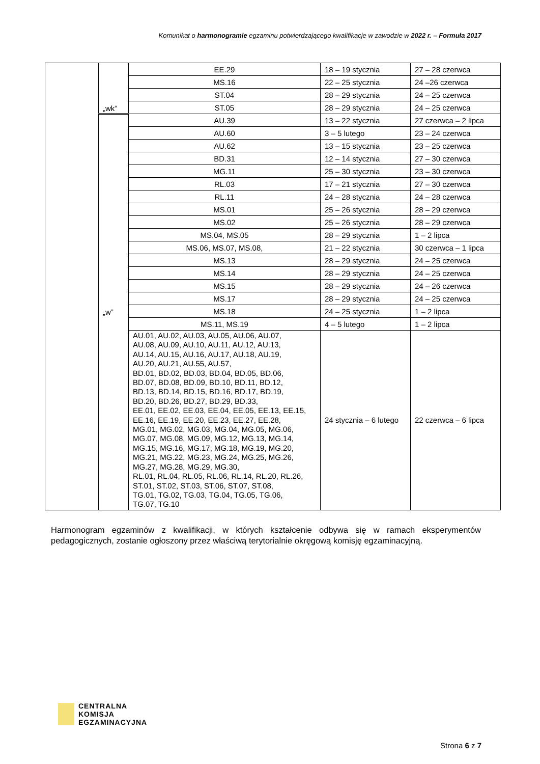Komunikat o harmonogramie egzaminu potwierdzającego kwalifikacje w zawodzie w 2022 r. – Formuła 2017
| | „wk” | EE.29 | 18 – 19 stycznia | 27 – 28 czerwca |
| | | MS.16 | 22 – 25 stycznia | 24 –26 czerwca |
| | | ST.04 | 28 – 29 stycznia | 24 – 25 czerwca |
| | | ST.05 | 28 – 29 stycznia | 24 – 25 czerwca |
| | „w” | AU.39 | 13 – 22 stycznia | 27 czerwca – 2 lipca |
| | | AU.60 | 3 – 5 lutego | 23 – 24 czerwca |
| | | AU.62 | 13 – 15 stycznia | 23 – 25 czerwca |
| | | BD.31 | 12 – 14 stycznia | 27 – 30 czerwca |
| | | MG.11 | 25 – 30 stycznia | 23 – 30 czerwca |
| | | RL.03 | 17 – 21 stycznia | 27 – 30 czerwca |
| | | RL.11 | 24 – 28 stycznia | 24 – 28 czerwca |
| | | MS.01 | 25 – 26 stycznia | 28 – 29 czerwca |
| | | MS.02 | 25 – 26 stycznia | 28 – 29 czerwca |
| | | MS.04, MS.05 | 28 – 29 stycznia | 1 – 2 lipca |
| | | MS.06, MS.07, MS.08, | 21 – 22 stycznia | 30 czerwca – 1 lipca |
| | | MS.13 | 28 – 29 stycznia | 24 – 25 czerwca |
| | | MS.14 | 28 – 29 stycznia | 24 – 25 czerwca |
| | | MS.15 | 28 – 29 stycznia | 24 – 26 czerwca |
| | | MS.17 | 28 – 29 stycznia | 24 – 25 czerwca |
| | | MS.18 | 24 – 25 stycznia | 1 – 2 lipca |
| | | MS.11, MS.19 | 4 – 5 lutego | 1 – 2 lipca |
| | | AU.01, AU.02, AU.03, AU.05, AU.06, AU.07, AU.08, AU.09, AU.10, AU.11, AU.12, AU.13, AU.14, AU.15, AU.16, AU.17, AU.18, AU.19, AU.20, AU.21, AU.55, AU.57, BD.01, BD.02, BD.03, BD.04, BD.05, BD.06, BD.07, BD.08, BD.09, BD.10, BD.11, BD.12, BD.13, BD.14, BD.15, BD.16, BD.17, BD.19, BD.20, BD.26, BD.27, BD.29, BD.33, EE.01, EE.02, EE.03, EE.04, EE.05, EE.13, EE.15, EE.16, EE.19, EE.20, EE.23, EE.27, EE.28, MG.01, MG.02, MG.03, MG.04, MG.05, MG.06, MG.07, MG.08, MG.09, MG.12, MG.13, MG.14, MG.15, MG.16, MG.17, MG.18, MG.19, MG.20, MG.21, MG.22, MG.23, MG.24, MG.25, MG.26, MG.27, MG.28, MG.29, MG.30, RL.01, RL.04, RL.05, RL.06, RL.14, RL.20, RL.26, ST.01, ST.02, ST.03, ST.06, ST.07, ST.08, TG.01, TG.02, TG.03, TG.04, TG.05, TG.06, TG.07, TG.10 | 24 stycznia – 6 lutego | 22 czerwca – 6 lipca |
Harmonogram egzaminów z kwalifikacji, w których kształcenie odbywa się w ramach eksperymentów pedagogicznych, zostanie ogłoszony przez właściwą terytorialnie okręgową komisję egzaminacyjną.
CENTRALNA
KOMISJA
EGZAMINACYJNA
Strona 6 z 7